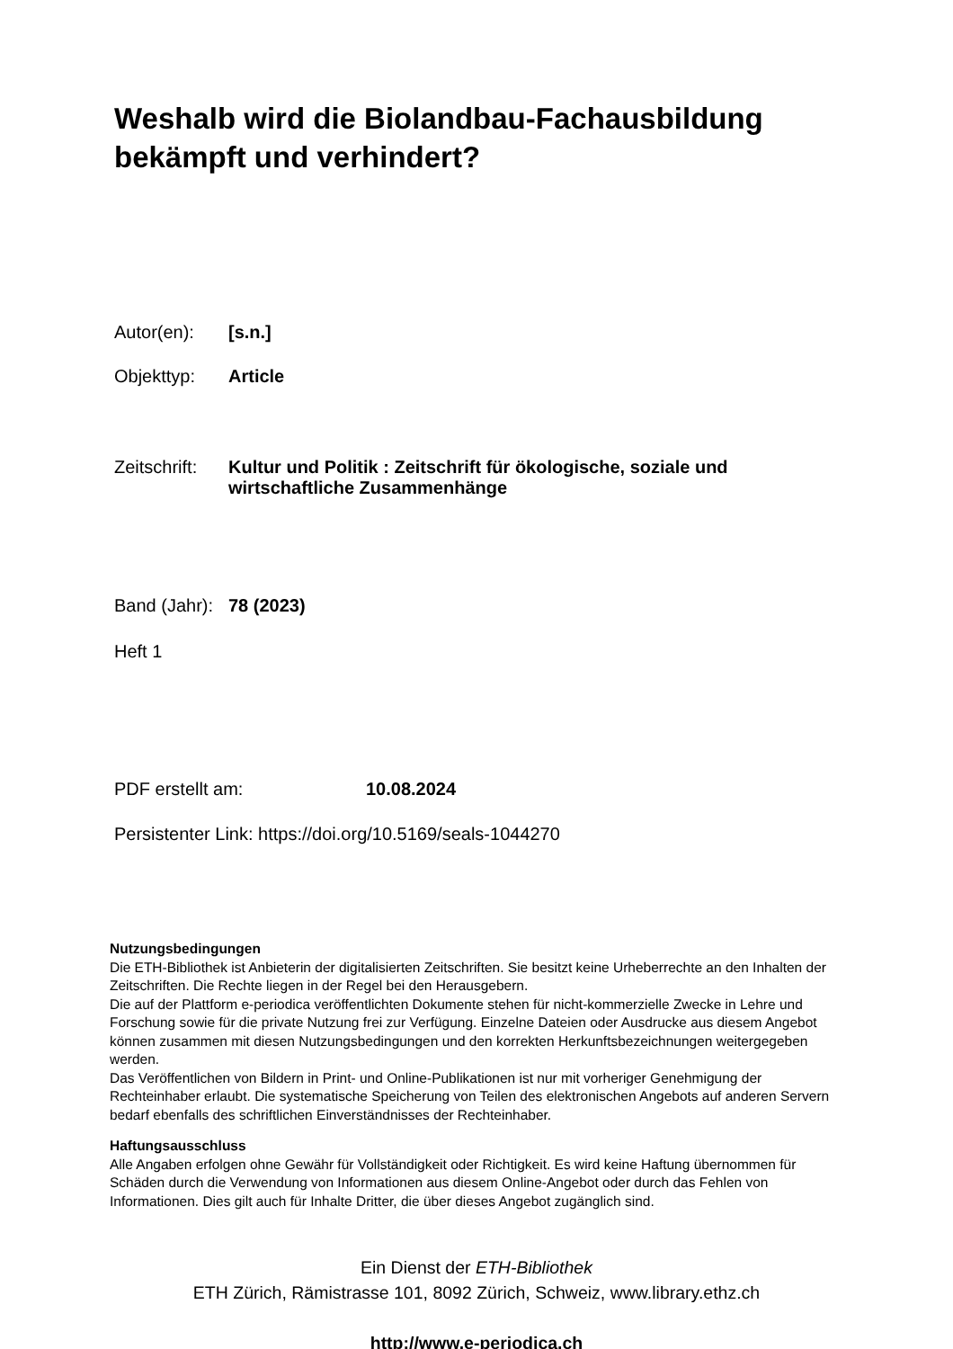Weshalb wird die Biolandbau-Fachausbildung
bekämpft und verhindert?
Autor(en): [s.n.]
Objekttyp: Article
Zeitschrift: Kultur und Politik : Zeitschrift für ökologische, soziale und
wirtschaftliche Zusammenhänge
Band (Jahr): 78 (2023)
Heft 1
PDF erstellt am: 10.08.2024
Persistenter Link: https://doi.org/10.5169/seals-1044270
Nutzungsbedingungen
Die ETH-Bibliothek ist Anbieterin der digitalisierten Zeitschriften. Sie besitzt keine Urheberrechte an den Inhalten der Zeitschriften. Die Rechte liegen in der Regel bei den Herausgebern.
Die auf der Plattform e-periodica veröffentlichten Dokumente stehen für nicht-kommerzielle Zwecke in Lehre und Forschung sowie für die private Nutzung frei zur Verfügung. Einzelne Dateien oder Ausdrucke aus diesem Angebot können zusammen mit diesen Nutzungsbedingungen und den korrekten Herkunftsbezeichnungen weitergegeben werden.
Das Veröffentlichen von Bildern in Print- und Online-Publikationen ist nur mit vorheriger Genehmigung der Rechteinhaber erlaubt. Die systematische Speicherung von Teilen des elektronischen Angebots auf anderen Servern bedarf ebenfalls des schriftlichen Einverständnisses der Rechteinhaber.
Haftungsausschluss
Alle Angaben erfolgen ohne Gewähr für Vollständigkeit oder Richtigkeit. Es wird keine Haftung übernommen für Schäden durch die Verwendung von Informationen aus diesem Online-Angebot oder durch das Fehlen von Informationen. Dies gilt auch für Inhalte Dritter, die über dieses Angebot zugänglich sind.
Ein Dienst der ETH-Bibliothek
ETH Zürich, Rämistrasse 101, 8092 Zürich, Schweiz, www.library.ethz.ch
http://www.e-periodica.ch